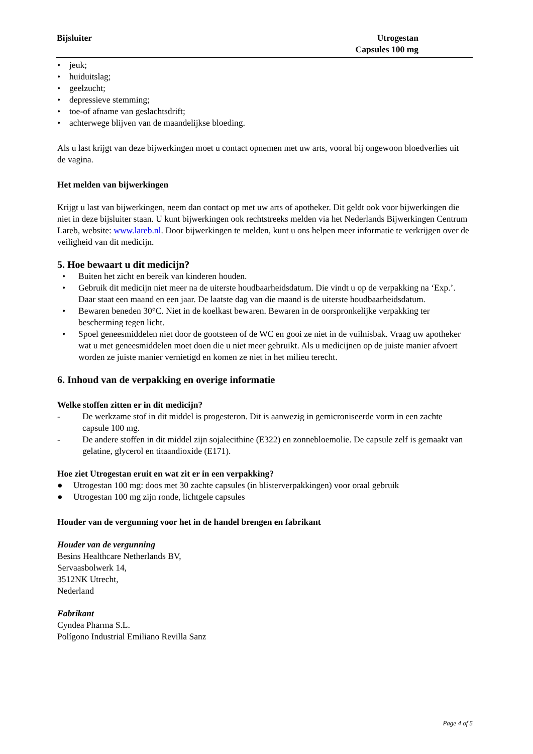Bijsluiter Utrogestan
Capsules 100 mg
• jeuk;
• huiduitslag;
• geelzucht;
• depressieve stemming;
• toe-of afname van geslachtsdrift;
• achterwege blijven van de maandelijkse bloeding.
Als u last krijgt van deze bijwerkingen moet u contact opnemen met uw arts, vooral bij ongewoon bloedverlies uit de vagina.
Het melden van bijwerkingen
Krijgt u last van bijwerkingen, neem dan contact op met uw arts of apotheker. Dit geldt ook voor bijwerkingen die niet in deze bijsluiter staan. U kunt bijwerkingen ook rechtstreeks melden via het Nederlands Bijwerkingen Centrum Lareb, website: www.lareb.nl. Door bijwerkingen te melden, kunt u ons helpen meer informatie te verkrijgen over de veiligheid van dit medicijn.
5. Hoe bewaart u dit medicijn?
• Buiten het zicht en bereik van kinderen houden.
• Gebruik dit medicijn niet meer na de uiterste houdbaarheidsdatum. Die vindt u op de verpakking na ‘Exp.’. Daar staat een maand en een jaar. De laatste dag van die maand is de uiterste houdbaarheidsdatum.
• Bewaren beneden 30°C. Niet in de koelkast bewaren. Bewaren in de oorspronkelijke verpakking ter bescherming tegen licht.
• Spoel geneesmiddelen niet door de gootsteen of de WC en gooi ze niet in de vuilnisbak. Vraag uw apotheker wat u met geneesmiddelen moet doen die u niet meer gebruikt. Als u medicijnen op de juiste manier afvoert worden ze juiste manier vernietigd en komen ze niet in het milieu terecht.
6. Inhoud van de verpakking en overige informatie
Welke stoffen zitten er in dit medicijn?
- De werkzame stof in dit middel is progesteron. Dit is aanwezig in gemicroniseerde vorm in een zachte capsule 100 mg.
- De andere stoffen in dit middel zijn sojalecithine (E322) en zonnebloemolie. De capsule zelf is gemaakt van gelatine, glycerol en titaandioxide (E171).
Hoe ziet Utrogestan eruit en wat zit er in een verpakking?
● Utrogestan 100 mg: doos met 30 zachte capsules (in blisterverpakkingen) voor oraal gebruik
● Utrogestan 100 mg zijn ronde, lichtgele capsules
Houder van de vergunning voor het in de handel brengen en fabrikant
Houder van de vergunning
Besins Healthcare Netherlands BV,
Servaasbolwerk 14,
3512NK Utrecht,
Nederland
Fabrikant
Cyndea Pharma S.L.
Polígono Industrial Emiliano Revilla Sanz
Page 4 of 5